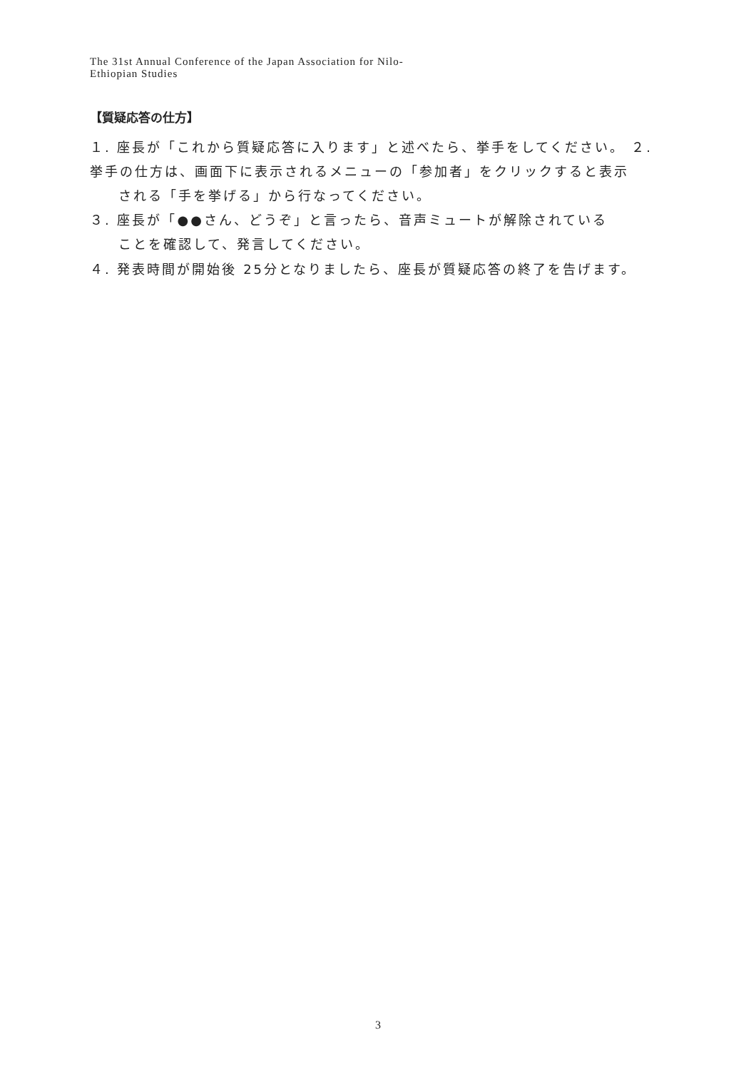The 31st Annual Conference of the Japan Association for Nilo-
Ethiopian Studies
【質疑応答の仕方】
１. 座長が「これから質疑応答に入ります」と述べたら、挙手をしてください。 ２. 挙手の仕方は、画面下に表示されるメニューの「参加者」をクリックすると表示
される「手を挙げる」から行なってください。
３. 座長が「●●さん、どうぞ」と言ったら、音声ミュートが解除されている
ことを確認して、発言してください。
４. 発表時間が開始後 25分となりましたら、座長が質疑応答の終了を告げます。
3